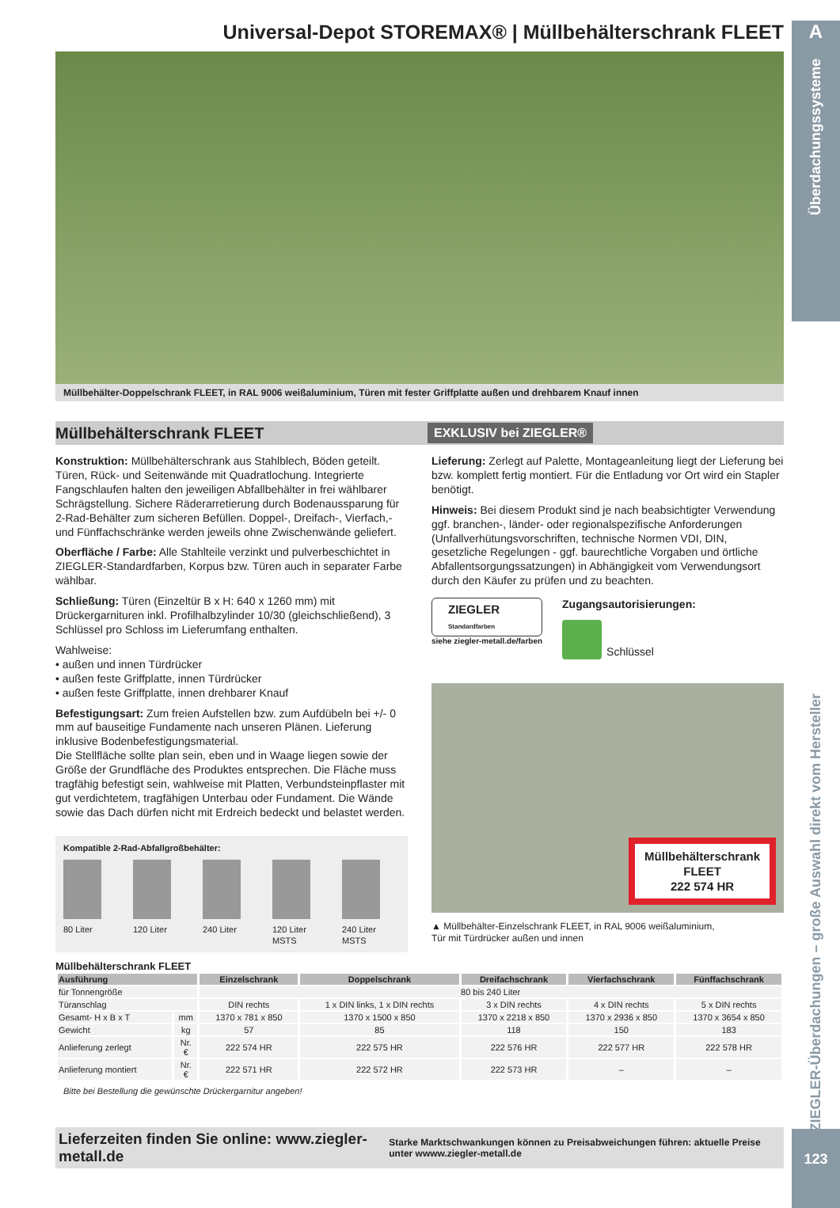A
Überdachungssysteme
ZIEGLER-Überdachungen – große Auswahl direkt vom Hersteller
123
Universal-Depot STOREMAX® | Müllbehälterschrank FLEET
Müllbehälter-Doppelschrank FLEET, in RAL 9006 weißaluminium, Türen mit fester Griffplatte außen und drehbarem Knauf innen
Müllbehälterschrank FLEET
EXKLUSIV bei ZIEGLER®
Konstruktion: Müllbehälterschrank aus Stahlblech, Böden geteilt. Türen, Rück- und Seitenwände mit Quadratlochung. Integrierte Fangschlaufen halten den jeweiligen Abfallbehälter in frei wählbarer Schrägstellung. Sichere Räderarretierung durch Bodenaussparung für 2-Rad-Behälter zum sicheren Befüllen. Doppel-, Dreifach-, Vierfach,- und Fünffachschränke werden jeweils ohne Zwischenwände geliefert.
Oberfläche / Farbe: Alle Stahlteile verzinkt und pulverbeschichtet in ZIEGLER-Standardfarben, Korpus bzw. Türen auch in separater Farbe wählbar.
Schließung: Türen (Einzeltür B x H: 640 x 1260 mm) mit Drückergarnituren inkl. Profilhalbzylinder 10/30 (gleichschließend), 3 Schlüssel pro Schloss im Lieferumfang enthalten.
Wahlweise:
• außen und innen Türdrücker
• außen feste Griffplatte, innen Türdrücker
• außen feste Griffplatte, innen drehbarer Knauf
Befestigungsart: Zum freien Aufstellen bzw. zum Aufdübeln bei +/- 0 mm auf bauseitige Fundamente nach unseren Plänen. Lieferung inklusive Bodenbefestigungsmaterial.
Die Stellfläche sollte plan sein, eben und in Waage liegen sowie der Größe der Grundfläche des Produktes entsprechen. Die Fläche muss tragfähig befestigt sein, wahlweise mit Platten, Verbundsteinpflaster mit gut verdichtetem, tragfähigen Unterbau oder Fundament. Die Wände sowie das Dach dürfen nicht mit Erdreich bedeckt und belastet werden.
Kompatible 2-Rad-Abfallgroßbehälter:
80 Liter
120 Liter
240 Liter
120 Liter MSTS
240 Liter MSTS
Lieferung: Zerlegt auf Palette, Montageanleitung liegt der Lieferung bei bzw. komplett fertig montiert. Für die Entladung vor Ort wird ein Stapler benötigt.
Hinweis: Bei diesem Produkt sind je nach beabsichtigter Verwendung ggf. branchen-, länder- oder regionalspezifische Anforderungen (Unfallverhütungsvorschriften, technische Normen VDI, DIN, gesetzliche Regelungen - ggf. baurechtliche Vorgaben und örtliche Abfallentsorgungssatzungen) in Abhängigkeit vom Verwendungsort durch den Käufer zu prüfen und zu beachten.
ZIEGLER
Standardfarben
siehe ziegler-metall.de/farben
Zugangsautorisierungen:
Schlüssel
Müllbehälterschrank
FLEET
222 574 HR
▲ Müllbehälter-Einzelschrank FLEET, in RAL 9006 weißaluminium,
Tür mit Türdrücker außen und innen
Müllbehälterschrank FLEET
| Ausführung | | Einzelschrank | Doppelschrank | Dreifachschrank | Vierfachschrank | Fünffachschrank |
| --- | --- | --- | --- | --- | --- | --- |
| für Tonnengröße | | 80 bis 240 Liter | | | | |
| Türanschlag | | DIN rechts | 1 x DIN links, 1 x DIN rechts | 3 x DIN rechts | 4 x DIN rechts | 5 x DIN rechts |
| Gesamt- H x B x T | mm | 1370 x 781 x 850 | 1370 x 1500 x 850 | 1370 x 2218 x 850 | 1370 x 2936 x 850 | 1370 x 3654 x 850 |
| Gewicht | kg | 57 | 85 | 118 | 150 | 183 |
| Anlieferung zerlegt | Nr. € | 222 574 HR | 222 575 HR | 222 576 HR | 222 577 HR | 222 578 HR |
| Anlieferung montiert | Nr. € | 222 571 HR | 222 572 HR | 222 573 HR | – | – |
Bitte bei Bestellung die gewünschte Drückergarnitur angeben!
Lieferzeiten finden Sie online: www.ziegler-metall.de Starke Marktschwankungen können zu Preisabweichungen führen: aktuelle Preise unter wwww.ziegler-metall.de